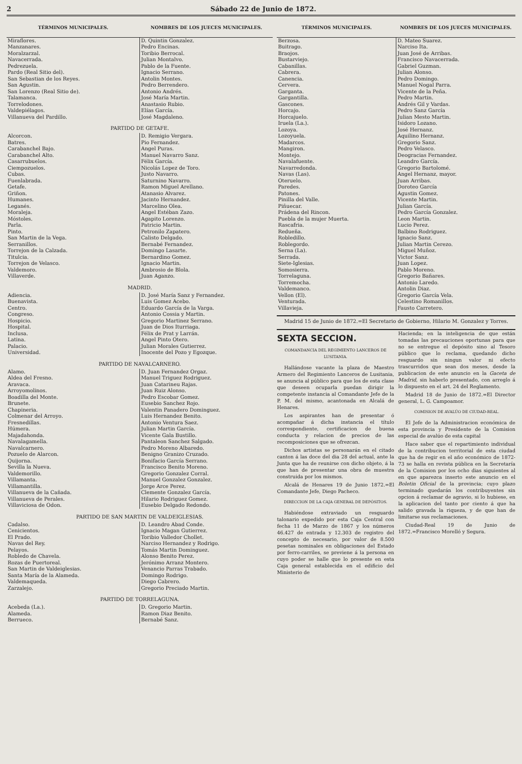2 Sábado 22 de Junio de 1872.
| TÉRMINOS MUNICIPALES. | NOMBRES DE LOS JUECES MUNICIPALES. |
| --- | --- |
| Miraflores. Manzanares. Moralzarzal. Navacerrada. Pedrezuela. Pardo (Real Sitio del). San Sebastian de los Reyes. San Agustin. San Lorenzo (Real Sitio de). Talamanca. Torrelodones. Valdepiélagos. Villanueva del Pardillo. | D. Quintin Gonzalez. Pedro Encinas. Toribio Berrocal. Julian Montalvo. Pablo de la Fuente. Ignacio Serrano. Antolin Montes. Pedro Berrendero. Antonio Andrés. José María Martin. Anastasio Rubio. Elías García. José Magdaleno. |
PARTIDO DE GETAFE.
| Alcorcon. Batres. Carabanchel Bajo. Carabanchel Alto. Casarrubuelos. Ciempozuelos. Cubas. Fuenlabrada. Getafe. Griñon. Humanes. Leganés. Moraleja. Móstoles. Parla. Pinto. San Martin de la Vega. Serranillos. Torrejon de la Calzada. Titulcia. Torrejon de Velasco. Valdemoro. Villaverde. | D. Remigio Vergara. Pio Fernandez. Angel Puras. Manuel Navarro Sanz. Félix García. Nicolás Lopez de Toro. Justo Navarro. Saturnino Navarro. Ramon Miguel Arellano. Atanasio Alvarez. Jacinto Hernandez. Marcelino Olea. Angel Estéban Zazo. Agapito Lorenzo. Patricio Martin. Petronilo Zapatero. Calisto Delgado. Bernabé Fernandez. Domingo Lasarte. Bernardino Gomez. Ignacio Martin. Ambrosio de Blola. Juan Aganzo. |
MADRID.
| Adiencia. Buenavista. Centro. Congreso. Hospicio. Hospital. Inclusa. Latina. Palacio. Universidad. | D. José María Sanz y Fernandez. Luis Gomez Acebo. Eduardo García de la Varga. Antonio Cossia y Martin. Gregorio Martinez Serrano. Juan de Dios Iturriaga. Félix de Prat y Larrán. Angel Pinto Otero. Julian Morales Gutierrez. Inocente del Pozo y Egozque. |
PARTIDO DE NAVALCARNERO.
| Alamo. Aldea del Fresno. Aravaca. Arroyomolinos. Boadilla del Monte. Brunete. Chapineria. Colmenar del Arroyo. Fresnedillas. Húmera. Majadahonda. Navalagamella. Navalcarnero. Pozuelo de Alarcon. Quijorna. Sevilla la Nueva. Valdemorillo. Villamanta. Villamantilla. Villanueva de la Cañada. Villanueva de Perales. Villaviciosa de Odon. | D. Juan Fernandez Orgaz. Manuel Triguez Rodriguez. Juan Catarineu Rajas. Juan Ruiz Alonso. Pedro Escobar Gomez. Eusebio Sanchez Rojo. Valentin Panadero Dominguez. Luis Hernandez Benito. Antonio Ventura Saez. Julian Martin García. Vicente Gala Bustillo. Pantaleon Sanchez Salgado. Pedro Moreno Albaredo. Benigno Granizo Cruzado. Bonifacio García Serrano. Francisco Benito Moreno. Gregorio Gonzalez Corral. Manuel Gonzalez Gonzalez. Jorge Arce Perez. Clemente Gonzalez García. Hilario Rodriguez Gomez. Eusebio Delgado Redondo. |
PARTIDO DE SAN MARTIN DE VALDEIGLESIAS.
| Cadalso. Cenicientos. El Prado. Navas del Rey. Pelayos. Robledo de Chavela. Rozas de Puertoreal. San Martin de Valdeiglesias. Santa María de la Alameda. Valdemaqueda. Zarzalejo. | D. Leandro Abad Conde. Ignacio Magan Gutierrez. Toribio Valledor Chollet. Narciso Hernandez y Rodrigo. Tomás Martin Dominguez. Alonso Benito Perez. Jerónimo Arranz Montero. Venancio Parras Trabado. Domingo Rodrigo. Diego Cabrero. Gregorio Preciado Martin. |
PARTIDO DE TORRELAGUNA.
| Acebeda (La.). Alameda. Berrueco. | D. Gregorio Martin. Ramon Diaz Benito. Bernabé Sanz. |
| TÉRMINOS MUNICIPALES. | NOMBRES DE LOS JUECES MUNICIPALES. |
| --- | --- |
| Berzosa. Buitrago. Braojos. Bustarviejo. Cabanillas. Cabrera. Canencia. Cervera. Garganta. Gargantilla. Gascones. Horcajo. Horcajuelo. Iruela (La.). Lozoya. Lozoyuela. Madarcos. Mangiron. Montejo. Navalafuente. Navarredonda. Navas (Las). Oteruelo. Paredes. Patones. Pinilla del Valle. Piñuecar. Prádena del Rincon. Puebla de la mujer Muerta. Rascafria. Redueña. Robledillo. Roblegordo. Serna (La). Serrada. Siete-Iglesias. Somosierra. Torrelaguna. Torremocha. Valdemanco. Vellon (El). Venturada. Villavieja. | D. Mateo Suarez. Narciso Ita. Juan José de Arribas. Francisco Navacerrada. Gabriel Guzman. Julian Alonso. Pedro Domingo. Manuel Nogal Parra. Vicente de la Peña. Pedro Martin. Andrés Gil y Vardas. Pedro Sanz García Julian Mesto Martin. Isidoro Lozano. José Hernanz. Aquilino Hernanz. Gregorio Sanz. Pedro Velasco. Deogracias Fernandez. Leandro García. Gregorio Bartolomé. Angel Hernanz, mayor. Juan Arribas. Doroteo García Agustin Gomez. Vicente Martin. Julian García. Pedro García Gonzalez. Leon Martin. Lucio Perez. Balbino Rodriguez. Ignacio Sanz. Julian Martin Cerezo. Miguel Muñoz. Victor Sanz. Juan Lopez. Pablo Moreno. Gregorio Bañares. Antonio Laredo. Antolin Diaz. Gregorio García Vela. Celestino Romanillos. Fausto Carretero. |
Madrid 15 de Junio de 1872.=El Secretario de Gobierno, Hilario M. Gonzalez y Torres.
SEXTA SECCION.
COMANDANCIA DEL REGIMIENTO LANCEROS DE LUSITANIA.
Hallándose vacante la plaza de Maestro Armero del Regimiento Lanceros de Lusitania, se anuncia al público para que los de esta clase que deseen ocuparla puedan dirigir la competente instancia al Comandante Jefe de la P. M. del mismo, acantonada en Alcalá de Henares.
Los aspirantes han de presentar ó acompañar á dicha instancia el título correspondiente, certificacion de buena conducta y relacion de precios de las recomposiciones que se ofrezcan.
Dichos artistas se personarán en el citado canton á las doce del dia 28 del actual, ante la Junta que ha de reunirse con dicho objeto, á la que han de presentar una obra de muestra construida por los mismos.
Alcalá de Henares 19 de Junio 1872.=El Comandante Jefe, Diego Pacheco.
DIRECCION DE LA CAJA GENERAL DE DEPÓSITOS.
Habiéndose extraviado un resguardo talonario expedido por esta Caja Central con fecha 11 de Marzo de 1867 y los números 46.427 de entrada y 12.303 de registro del concepto de necesario, por valor de 8.500 pesetas nominales en obligaciones del Estado por ferro-carriles, se previene á la persona en cuyo poder se halle que lo presente en esta Caja general establecida en el edificio del Ministerio de
Hacienda; en la inteligencia de que están tomadas las precauciones oportunas para que no se entregue el depósito sino al Tesoro público que lo reclama, quedando dicho resguardo sin ningun valor ni efecto trascurridos que sean dos meses, desde la publicacion de este anuncio en la Gaceta de Madrid, sin haberlo presentado, con arreglo á lo dispuesto en el art. 24 del Reglamento.
Madrid 18 de Junio de 1872.=El Director general, L. G. Campoamor.
COMISION DE AVALÚO DE CIUDAD-REAL.
El Jefe de la Administracion económica de esta provincia y Presidente de la Comision especial de avalúo de esta capital
Hace saber que el repartimiento individual de la contribucion territorial de esta ciudad que ha de regir en el año económico de 1872-73 se halla en revista pública en la Secretaría de la Comision por los ocho dias siguientes al en que aparezca inserto este anuncio en el Boletin Oficial de la provincia; cuyo plazo terminado quedarán los contribuyentes sin opcion á reclamar de agravio, si lo hubiese, en la aplicacion del tanto por ciento á que ha salido gravada la riqueza, y de que han de limitarse sus reclamaciones.
Ciudad-Real 19 de Junio de 1872.=Francisco Morelló y Segura.